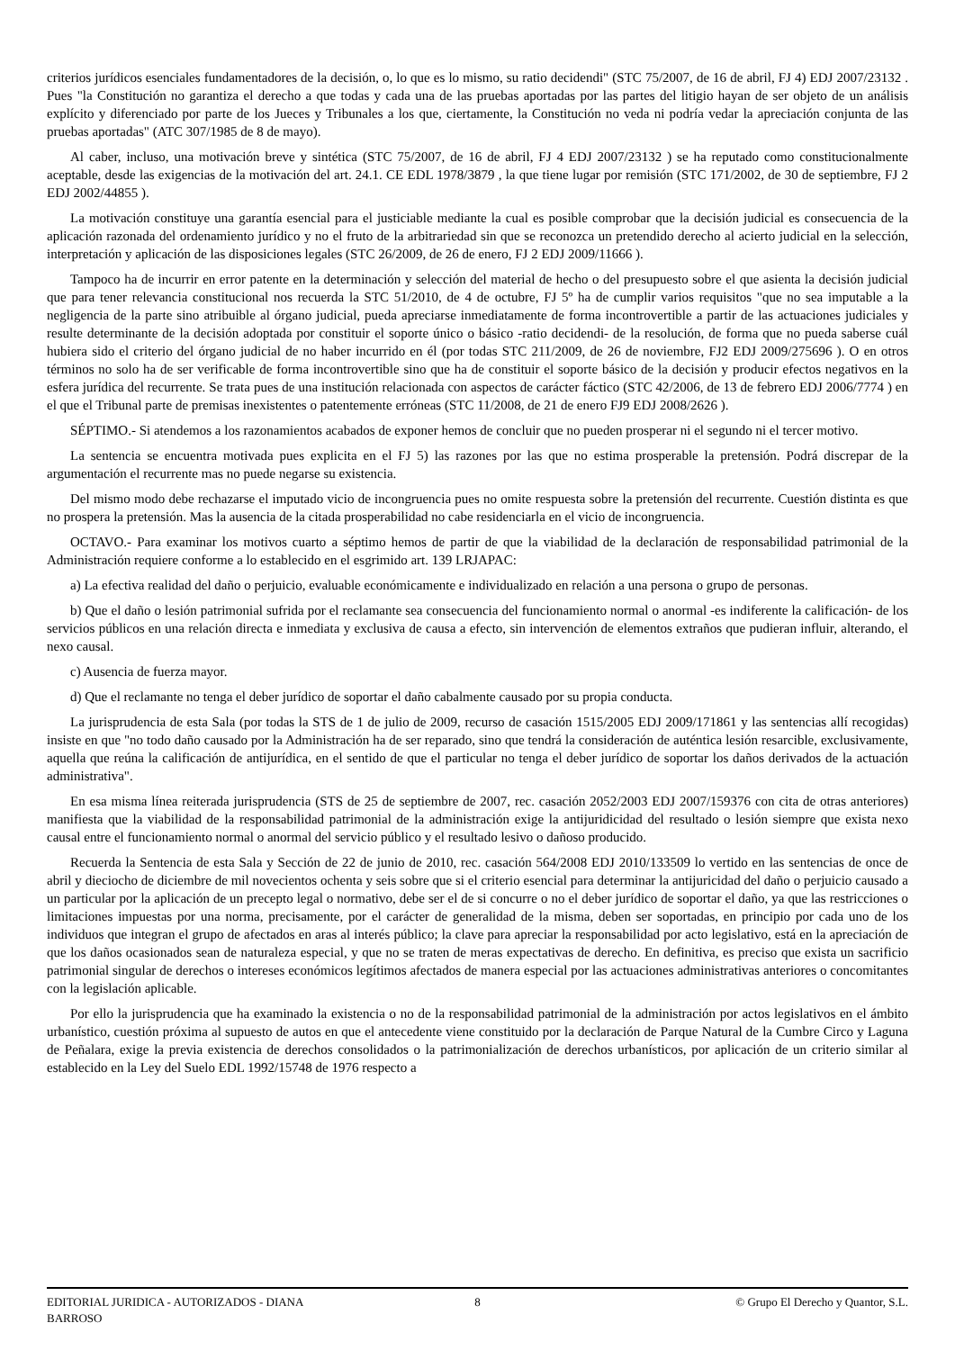criterios jurídicos esenciales fundamentadores de la decisión, o, lo que es lo mismo, su ratio decidendi" (STC 75/2007, de 16 de abril, FJ 4) EDJ 2007/23132 . Pues "la Constitución no garantiza el derecho a que todas y cada una de las pruebas aportadas por las partes del litigio hayan de ser objeto de un análisis explícito y diferenciado por parte de los Jueces y Tribunales a los que, ciertamente, la Constitución no veda ni podría vedar la apreciación conjunta de las pruebas aportadas" (ATC 307/1985 de 8 de mayo).
Al caber, incluso, una motivación breve y sintética (STC 75/2007, de 16 de abril, FJ 4 EDJ 2007/23132 ) se ha reputado como constitucionalmente aceptable, desde las exigencias de la motivación del art. 24.1. CE EDL 1978/3879 , la que tiene lugar por remisión (STC 171/2002, de 30 de septiembre, FJ 2 EDJ 2002/44855 ).
La motivación constituye una garantía esencial para el justiciable mediante la cual es posible comprobar que la decisión judicial es consecuencia de la aplicación razonada del ordenamiento jurídico y no el fruto de la arbitrariedad sin que se reconozca un pretendido derecho al acierto judicial en la selección, interpretación y aplicación de las disposiciones legales (STC 26/2009, de 26 de enero, FJ 2 EDJ 2009/11666 ).
Tampoco ha de incurrir en error patente en la determinación y selección del material de hecho o del presupuesto sobre el que asienta la decisión judicial que para tener relevancia constitucional nos recuerda la STC 51/2010, de 4 de octubre, FJ 5º ha de cumplir varios requisitos "que no sea imputable a la negligencia de la parte sino atribuible al órgano judicial, pueda apreciarse inmediatamente de forma incontrovertible a partir de las actuaciones judiciales y resulte determinante de la decisión adoptada por constituir el soporte único o básico -ratio decidendi- de la resolución, de forma que no pueda saberse cuál hubiera sido el criterio del órgano judicial de no haber incurrido en él (por todas STC 211/2009, de 26 de noviembre, FJ2 EDJ 2009/275696 ). O en otros términos no solo ha de ser verificable de forma incontrovertible sino que ha de constituir el soporte básico de la decisión y producir efectos negativos en la esfera jurídica del recurrente. Se trata pues de una institución relacionada con aspectos de carácter fáctico (STC 42/2006, de 13 de febrero EDJ 2006/7774 ) en el que el Tribunal parte de premisas inexistentes o patentemente erróneas (STC 11/2008, de 21 de enero FJ9 EDJ 2008/2626 ).
SÉPTIMO.- Si atendemos a los razonamientos acabados de exponer hemos de concluir que no pueden prosperar ni el segundo ni el tercer motivo.
La sentencia se encuentra motivada pues explicita en el FJ 5) las razones por las que no estima prosperable la pretensión. Podrá discrepar de la argumentación el recurrente mas no puede negarse su existencia.
Del mismo modo debe rechazarse el imputado vicio de incongruencia pues no omite respuesta sobre la pretensión del recurrente. Cuestión distinta es que no prospera la pretensión. Mas la ausencia de la citada prosperabilidad no cabe residenciarla en el vicio de incongruencia.
OCTAVO.- Para examinar los motivos cuarto a séptimo hemos de partir de que la viabilidad de la declaración de responsabilidad patrimonial de la Administración requiere conforme a lo establecido en el esgrimido art. 139 LRJAPAC:
a) La efectiva realidad del daño o perjuicio, evaluable económicamente e individualizado en relación a una persona o grupo de personas.
b) Que el daño o lesión patrimonial sufrida por el reclamante sea consecuencia del funcionamiento normal o anormal -es indiferente la calificación- de los servicios públicos en una relación directa e inmediata y exclusiva de causa a efecto, sin intervención de elementos extraños que pudieran influir, alterando, el nexo causal.
c) Ausencia de fuerza mayor.
d) Que el reclamante no tenga el deber jurídico de soportar el daño cabalmente causado por su propia conducta.
La jurisprudencia de esta Sala (por todas la STS de 1 de julio de 2009, recurso de casación 1515/2005 EDJ 2009/171861 y las sentencias allí recogidas) insiste en que "no todo daño causado por la Administración ha de ser reparado, sino que tendrá la consideración de auténtica lesión resarcible, exclusivamente, aquella que reúna la calificación de antijurídica, en el sentido de que el particular no tenga el deber jurídico de soportar los daños derivados de la actuación administrativa".
En esa misma línea reiterada jurisprudencia (STS de 25 de septiembre de 2007, rec. casación 2052/2003 EDJ 2007/159376 con cita de otras anteriores) manifiesta que la viabilidad de la responsabilidad patrimonial de la administración exige la antijuridicidad del resultado o lesión siempre que exista nexo causal entre el funcionamiento normal o anormal del servicio público y el resultado lesivo o dañoso producido.
Recuerda la Sentencia de esta Sala y Sección de 22 de junio de 2010, rec. casación 564/2008 EDJ 2010/133509 lo vertido en las sentencias de once de abril y dieciocho de diciembre de mil novecientos ochenta y seis sobre que si el criterio esencial para determinar la antijuricidad del daño o perjuicio causado a un particular por la aplicación de un precepto legal o normativo, debe ser el de si concurre o no el deber jurídico de soportar el daño, ya que las restricciones o limitaciones impuestas por una norma, precisamente, por el carácter de generalidad de la misma, deben ser soportadas, en principio por cada uno de los individuos que integran el grupo de afectados en aras al interés público; la clave para apreciar la responsabilidad por acto legislativo, está en la apreciación de que los daños ocasionados sean de naturaleza especial, y que no se traten de meras expectativas de derecho. En definitiva, es preciso que exista un sacrificio patrimonial singular de derechos o intereses económicos legítimos afectados de manera especial por las actuaciones administrativas anteriores o concomitantes con la legislación aplicable.
Por ello la jurisprudencia que ha examinado la existencia o no de la responsabilidad patrimonial de la administración por actos legislativos en el ámbito urbanístico, cuestión próxima al supuesto de autos en que el antecedente viene constituido por la declaración de Parque Natural de la Cumbre Circo y Laguna de Peñalara, exige la previa existencia de derechos consolidados o la patrimonialización de derechos urbanísticos, por aplicación de un criterio similar al establecido en la Ley del Suelo EDL 1992/15748 de 1976 respecto a
EDITORIAL JURIDICA - AUTORIZADOS - DIANA BARROSO
8 © Grupo El Derecho y Quantor, S.L.